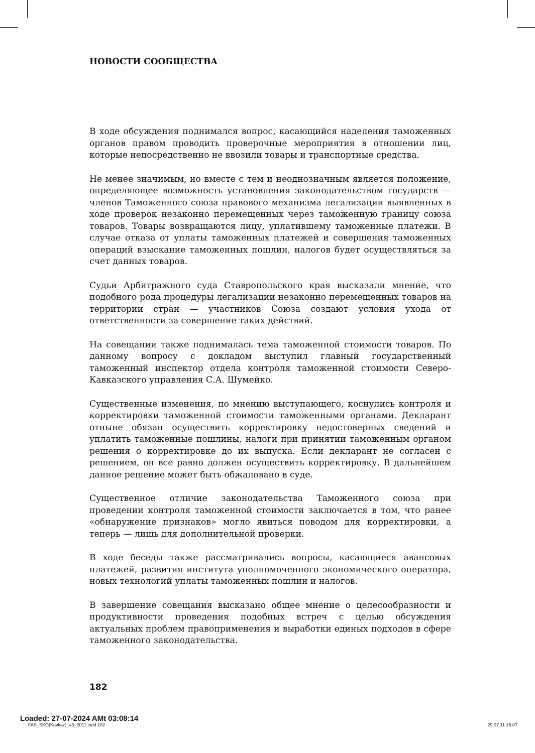НОВОСТИ СООБЩЕСТВА
В ходе обсуждения поднимался вопрос, касающийся наделения таможенных органов правом проводить проверочные мероприятия в отношении лиц, которые непосредственно не ввозили товары и транспортные средства.
Не менее значимым, но вместе с тем и неоднозначным является положение, определяющее возможность установления законодательством государств — членов Таможенного союза правового механизма легализации выявленных в ходе проверок незаконно перемещенных через таможенную границу союза товаров. Товары возвращаются лицу, уплатившему таможенные платежи. В случае отказа от уплаты таможенных платежей и совершения таможенных операций взыскание таможенных пошлин, налогов будет осуществляться за счет данных товаров.
Судьи Арбитражного суда Ставропольского края высказали мнение, что подобного рода процедуры легализации незаконно перемещенных товаров на территории стран — участников Союза создают условия ухода от ответственности за совершение таких действий.
На совещании также поднималась тема таможенной стоимости товаров. По данному вопросу с докладом выступил главный государственный таможенный инспектор отдела контроля таможенной стоимости Северо-Кавказского управления С.А. Шумейко.
Существенные изменения, по мнению выступающего, коснулись контроля и корректировки таможенной стоимости таможенными органами. Декларант отныне обязан осуществить корректировку недостоверных сведений и уплатить таможенные пошлины, налоги при принятии таможенным органом решения о корректировке до их выпуска. Если декларант не согласен с решением, он все равно должен осуществить корректировку. В дальнейшем данное решение может быть обжаловано в суде.
Существенное отличие законодательства Таможенного союза при проведении контроля таможенной стоимости заключается в том, что ранее «обнаружение признаков» могло явиться поводом для корректировки, а теперь — лишь для дополнительной проверки.
В ходе беседы также рассматривались вопросы, касающиеся авансовых платежей, развития института уполномоченного экономического оператора, новых технологий уплаты таможенных пошлин и налогов.
В завершение совещания высказано общее мнение о целесообразности и продуктивности проведения подобных встреч с целью обсуждения актуальных проблем правоприменения и выработки единых подходов в сфере таможенного законодательства.
182
Loaded: 27-07-2024 AMt 03:08:14
FAS_SKO(Kavkaz)_#3_2011.indd 182 29.07.11 16:07